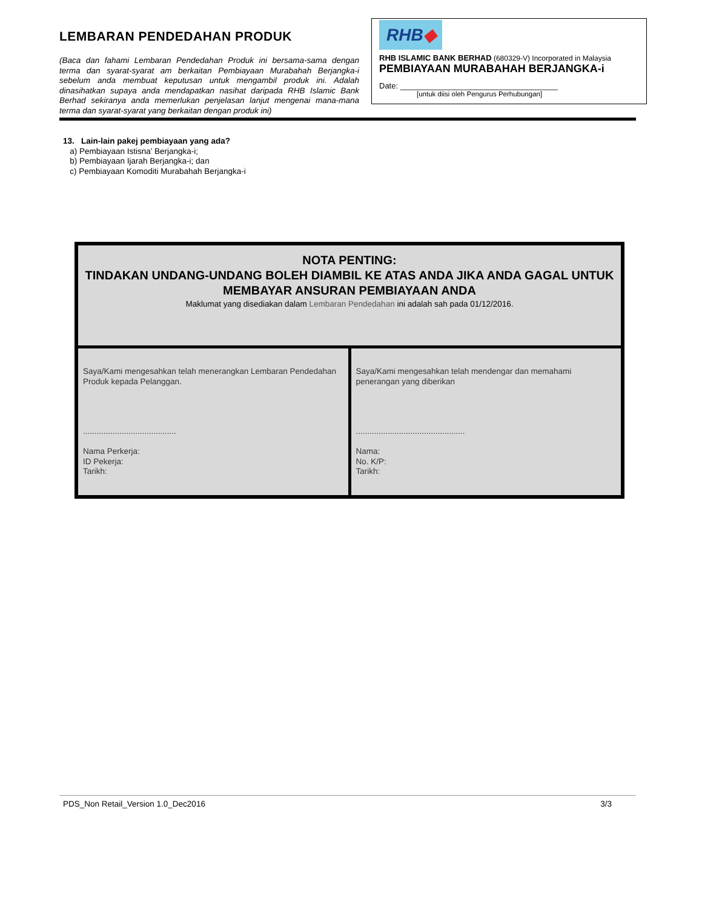LEMBARAN PENDEDAHAN PRODUK
(Baca dan fahami Lembaran Pendedahan Produk ini bersama-sama dengan terma dan syarat-syarat am berkaitan Pembiayaan Murabahah Berjangka-i sebelum anda membuat keputusan untuk mengambil produk ini. Adalah dinasihatkan supaya anda mendapatkan nasihat daripada RHB Islamic Bank Berhad sekiranya anda memerlukan penjelasan lanjut mengenai mana-mana terma dan syarat-syarat yang berkaitan dengan produk ini)
RHB◆
RHB ISLAMIC BANK BERHAD (680329-V) Incorporated in Malaysia
PEMBIAYAAN MURABAHAH BERJANGKA-i
Date: ____________________________________
[untuk diisi oleh Pengurus Perhubungan]
13. Lain-lain pakej pembiayaan yang ada?
a) Pembiayaan Istisna’ Berjangka-i;
b) Pembiayaan Ijarah Berjangka-i; dan
c) Pembiayaan Komoditi Murabahah Berjangka-i
NOTA PENTING:
TINDAKAN UNDANG-UNDANG BOLEH DIAMBIL KE ATAS ANDA JIKA ANDA GAGAL UNTUK MEMBAYAR ANSURAN PEMBIAYAAN ANDA
Maklumat yang disediakan dalam Lembaran Pendedahan ini adalah sah pada 01/12/2016.
| Saya/Kami mengesahkan telah menerangkan Lembaran Pendedahan Produk kepada Pelanggan. ......................................... Nama Perkerja: ID Pekerja: Tarikh: | Saya/Kami mengesahkan telah mendengar dan memahami penerangan yang diberikan ................................................ Nama: No. K/P: Tarikh: |
PDS_Non Retail_Version 1.0_Dec2016 3/3